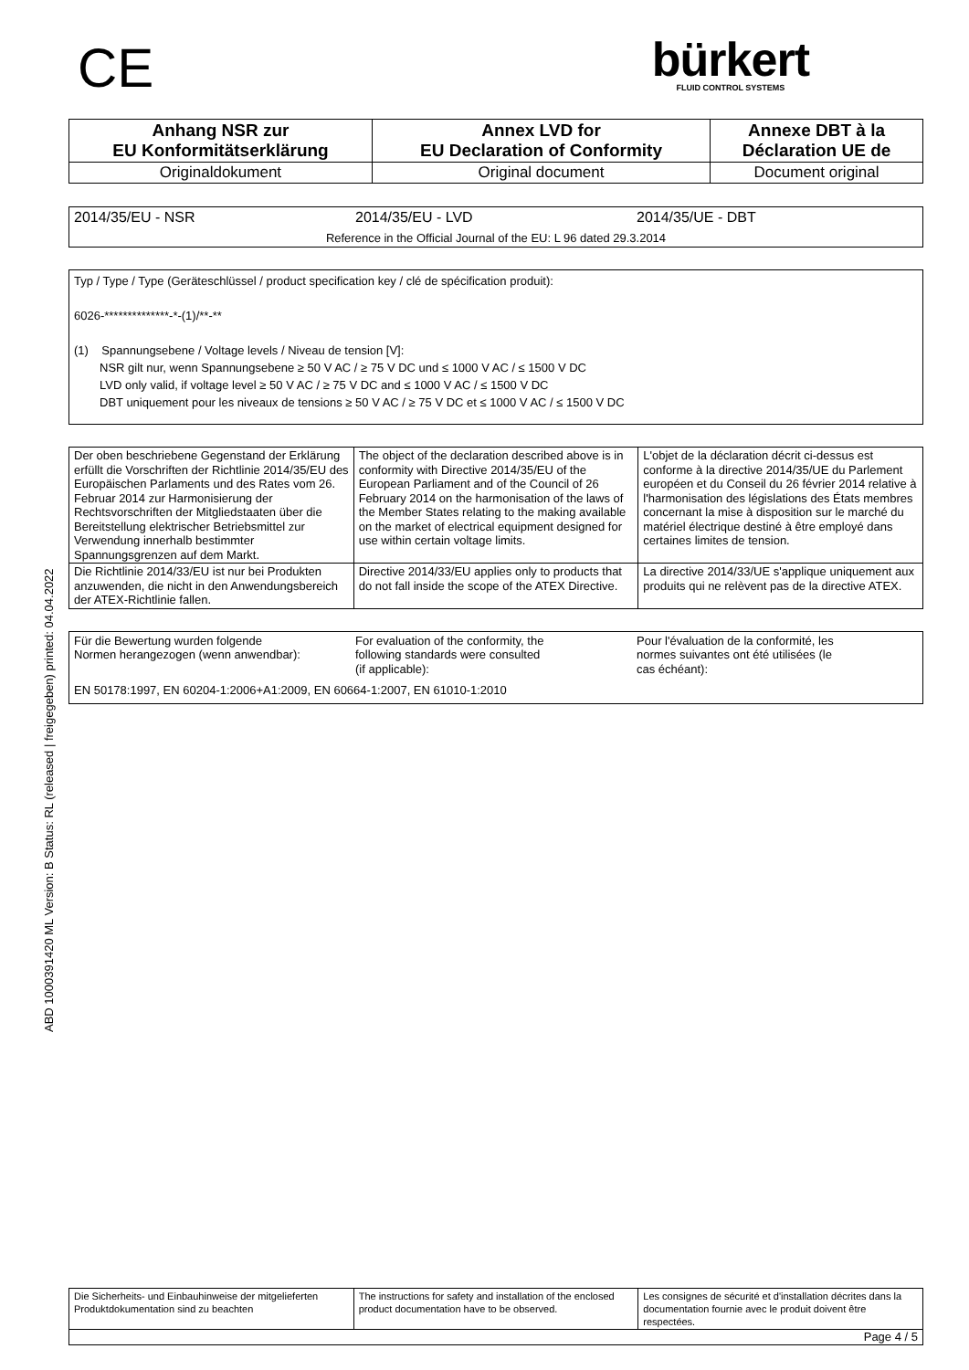CE
bürkert
FLUID CONTROL SYSTEMS
| Anhang NSR zur EU Konformitätserklärung | Annex LVD for EU Declaration of Conformity | Annexe DBT à la Déclaration UE de |
| Originaldokument | Original document | Document original |
2014/35/EU - NSR 2014/35/EU - LVD 2014/35/UE - DBT
Reference in the Official Journal of the EU: L 96 dated 29.3.2014
Typ / Type / Type (Geräteschlüssel / product specification key / clé de spécification produit):
6026-**************-*-(1)/**-**
(1) Spannungsebene / Voltage levels / Niveau de tension [V]:
NSR gilt nur, wenn Spannungsebene ≥ 50 V AC / ≥ 75 V DC und ≤ 1000 V AC / ≤ 1500 V DC
LVD only valid, if voltage level ≥ 50 V AC / ≥ 75 V DC and ≤ 1000 V AC / ≤ 1500 V DC
DBT uniquement pour les niveaux de tensions ≥ 50 V AC / ≥ 75 V DC et ≤ 1000 V AC / ≤ 1500 V DC
| Der oben beschriebene Gegenstand der Erklärung erfüllt die Vorschriften der Richtlinie 2014/35/EU des Europäischen Parlaments und des Rates vom 26. Februar 2014 zur Harmonisierung der Rechtsvorschriften der Mitgliedstaaten über die Bereitstellung elektrischer Betriebsmittel zur Verwendung innerhalb bestimmter Spannungsgrenzen auf dem Markt. | The object of the declaration described above is in conformity with Directive 2014/35/EU of the European Parliament and of the Council of 26 February 2014 on the harmonisation of the laws of the Member States relating to the making available on the market of electrical equipment designed for use within certain voltage limits. | L'objet de la déclaration décrit ci-dessus est conforme à la directive 2014/35/UE du Parlement européen et du Conseil du 26 février 2014 relative à l'harmonisation des législations des États membres concernant la mise à disposition sur le marché du matériel électrique destiné à être employé dans certaines limites de tension. |
| Die Richtlinie 2014/33/EU ist nur bei Produkten anzuwenden, die nicht in den Anwendungsbereich der ATEX-Richtlinie fallen. | Directive 2014/33/EU applies only to products that do not fall inside the scope of the ATEX Directive. | La directive 2014/33/UE s'applique uniquement aux produits qui ne relèvent pas de la directive ATEX. |
Für die Bewertung wurden folgende
Normen herangezogen (wenn anwendbar):
For evaluation of the conformity, the
following standards were consulted
(if applicable):
Pour l'évaluation de la conformité, les
normes suivantes ont été utilisées (le
cas échéant):
EN 50178:1997, EN 60204-1:2006+A1:2009, EN 60664-1:2007, EN 61010-1:2010
ABD 1000391420 ML Version: B Status: RL (released | freigegeben) printed: 04.04.2022
| Die Sicherheits- und Einbauhinweise der mitgelieferten Produktdokumentation sind zu beachten | The instructions for safety and installation of the enclosed product documentation have to be observed. | Les consignes de sécurité et d'installation décrites dans la documentation fournie avec le produit doivent être respectées. |
| Page 4 / 5 | | |